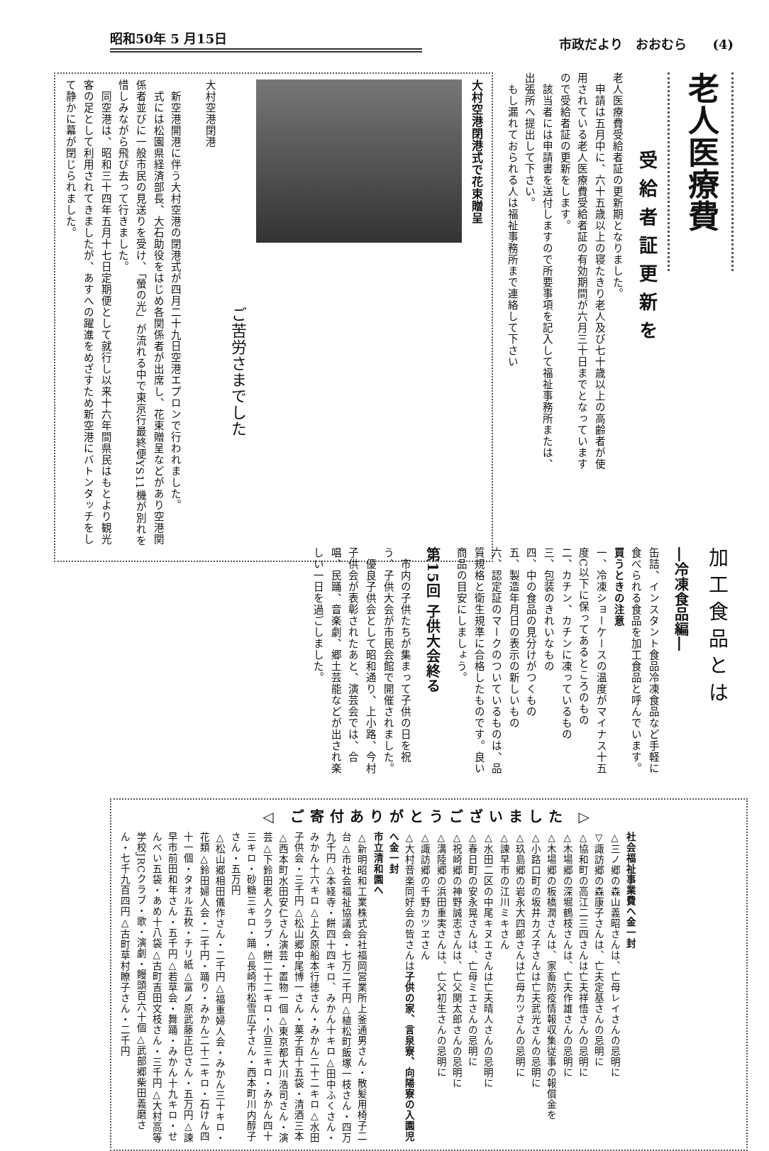昭和50年 5 月15日
市政だより　おおむら　　(4)
老人医療費
受給者証更新を
老人医療費受給者証の更新期となりました。
　申請は五月中に、六十五歳以上の寝たきり老人及び七十歳以上の高齢者が使用されている老人医療費受給者証の有効期間が六月三十日までとなっていますので受給者証の更新をします。
　該当者には申請書を送付しますので所要事項を記入して福祉事務所または、出張所へ提出して下さい。
　もし漏れておられる人は福祉事務所まで連絡して下さい
大村空港閉港式で花束贈呈
ご苦労さまでした
大村空港閉港
　新空港開港に伴う大村空港の閉港式が四月二十九日空港エプロンで行われました。
　式には松園県経済部長、大石助役をはじめ各関係者が出席し、花束贈呈などがあり空港関係者並びに一般市民の見送りを受け、「螢の光」が流れる中で東京行最終便YS11機が別れを惜しみながら飛び去って行きました。
　同空港は、昭和三十四年五月十七日定期便として就行し以来十六年間県民はもとより観光客の足として利用されてきましたが、あすへの躍進をめざすため新空港にバトンタッチをして静かに幕が閉じられました。
加工食品とは
―冷凍食品編―
缶詰、インスタント食品冷凍食品など手軽に食べられる食品を加工食品と呼んでいます。
買うときの注意
一、冷凍ショーケースの温度がマイナス十五度C以下に保ってあるところのもの
二、カチン、カチンに凍っているもの
三、包装のきれいなもの
四、中の食品の見分けがつくもの
五、製造年月日の表示の新しいもの
六、認定証のマークのついているものは、品質規格と衛生規準に合格したものです。良い商品の目安にしましょう。
第15回 子供大会終る
　市内の子供たちが集まって子供の日を祝う、子供大会が市民会館で開催されました。
　優良子供会として昭和通り、上小路、今村子供会が表彰されたあと、演芸会では、合唱、民踊、音楽劇、郷土芸能などが出され楽しい一日を過ごしました。
◁ ご寄付ありがとうございました ▷
社会福祉事業費へ金一封
△三ノ郷の森山義昭さんは、亡母レイさんの忌明に
▽諏訪郷の森康子さんは、亡夫定基さんの忌明に
△協和町の高江二三四さんは亡夫祥悟さんの忌明に
△木場郷の深堀鶴枝さんは、亡夫作雄さんの忌明に
△木場郷の板橋潤さんは、家畜防疫情報収集従事の報償金を
△小路口町の坂井カズ子さんは亡夫武光さんの忌明に
△玖島郷の岩永大四郎さんは亡母カツさんの忌明に
△諫早市の江川ミキさん
△水田二区の中尾キヌエさんは亡夫晴人さんの忌明に
△春日町の安永晃さんは、亡母ミエさんの忌明に
△祝崎郷の神野誠志さんは、亡父関太郎さんの忌明に
△溝陸郷の浜田重実さんは、亡父初生さんの忌明に
△諏訪郷の千野カツヱさん
△大村音楽同好会の皆さんは子供の家、言泉寮、向陽寮の入園児へ金一封
市立清和園へ
△新明昭和工業株式会社福岡営業所上釜通男さん・散髪用椅子二台△市社会福祉協議会・七万二千円△植松町飯塚一枝さん・四万九千円△本経寺・餅四十四キロ、みかん十キロ△田中ふくさん・みかん十六キロ△上久原船本行徳さん・みかん二十二キロ△水田子供会・三千円△松山郷中尾博一さん・菓子百十五袋・清酒三本△西本町水田安仁さん演芸・置物一個△東京都大川浩司さん・演芸△下鈴田老人クラブ・餅二十二キロ・小豆三キロ・みかん四十三キロ・砂糖三キロ・踊△長崎市松雪広子さん・西本町川内醇子さん・五万円
△松山郷相田儀作さん・二千円△福重婦人会・みかん三十キロ・花類△鈴田婦人会・二千円・踊り・みかん二十二キロ・石けん四十一個・タオル五枚・チリ紙△富ノ原武藤正巳さん・五万円△諫早市前田和年さん・五千円△若草会・舞踊・みかん十九キロ・せんべい五袋・あめ十八袋△古町吉田文枝さん・三千円△大村高等学校JRCクラブ・歌・演劇・饅頭百六十個△武部郷柴田義磨さん・七千九百四円△古町草村瞭子さん・二千円